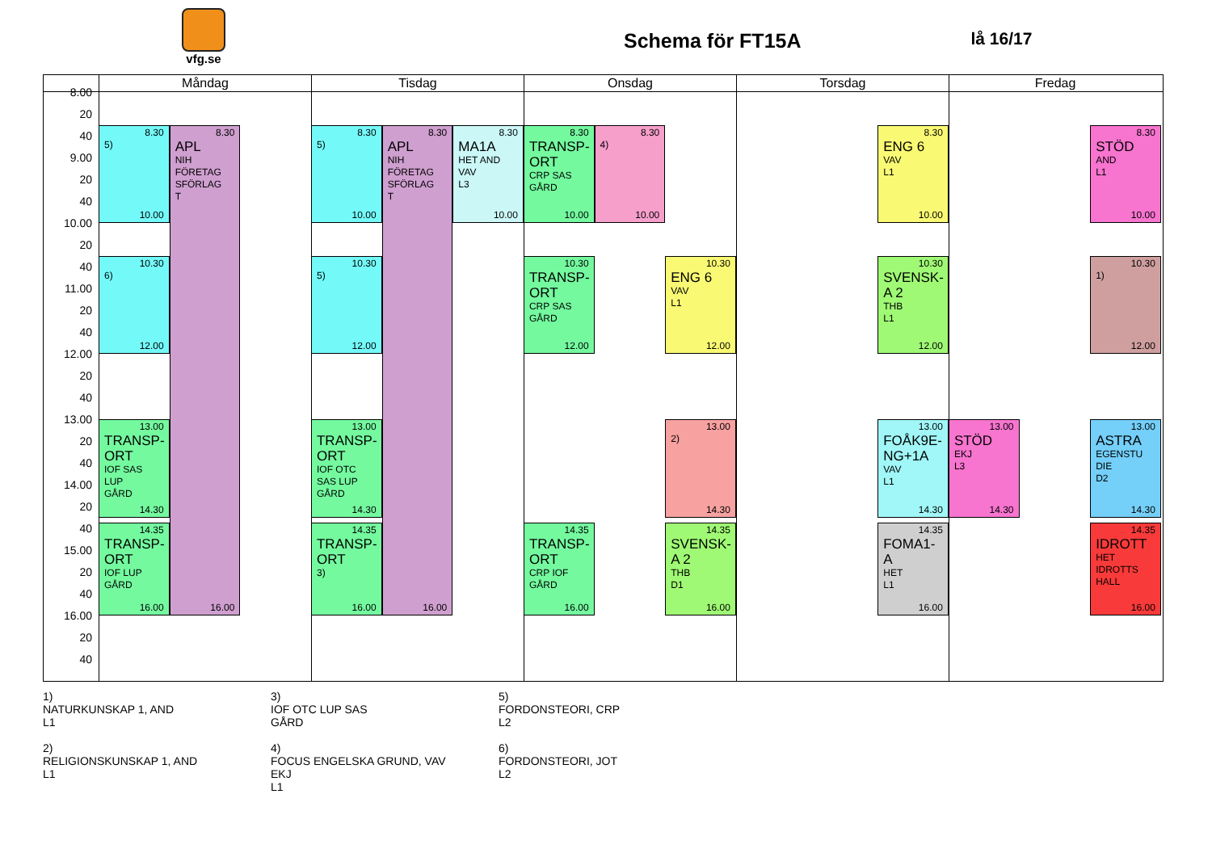vfg.se
Schema för FT15A
lå 16/17
Måndag
Tisdag
Onsdag
Torsdag
Fredag
8.00
20
40
9.00
20
40
10.00
20
40
11.00
20
40
12.00
20
40
13.00
20
40
14.00
20
40
15.00
20
40
16.00
20
40
8.30
5)
10.00
8.30
APL
NIH
FÖRETAG
SFÖRLAG
T
16.00
10.30
6)
12.00
13.00
TRANSP-
ORT
IOF SAS
LUP
GÅRD
14.30
14.35
TRANSP-
ORT
IOF LUP
GÅRD
16.00
8.30
5)
10.00
8.30
APL
NIH
FÖRETAG
SFÖRLAG
T
16.00
8.30
MA1A
HET AND
VAV
L3
10.00
10.30
5)
12.00
13.00
TRANSP-
ORT
IOF OTC
SAS LUP
GÅRD
14.30
14.35
TRANSP-
ORT
3)
16.00
8.30
TRANSP-
ORT
CRP SAS
GÅRD
10.00
8.30
4)
10.00
10.30
TRANSP-
ORT
CRP SAS
GÅRD
12.00
10.30
ENG 6
VAV
L1
12.00
13.00
2)
14.30
14.35
TRANSP-
ORT
CRP IOF
GÅRD
16.00
14.35
SVENSK-
A 2
THB
D1
16.00
8.30
ENG 6
VAV
L1
10.00
10.30
SVENSK-
A 2
THB
L1
12.00
13.00
FOÅK9E-
NG+1A
VAV
L1
14.30
14.35
FOMA1-
A
HET
L1
16.00
8.30
STÖD
AND
L1
10.00
10.30
1)
12.00
13.00
STÖD
EKJ
L3
14.30
13.00
ASTRA
EGENSTU
DIE
D2
14.30
14.35
IDROTT
HET
IDROTTS
HALL
16.00
1)
NATURKUNSKAP 1, AND
L1
2)
RELIGIONSKUNSKAP 1, AND
L1
3)
IOF OTC LUP SAS
GÅRD
4)
FOCUS ENGELSKA GRUND, VAV
EKJ
L1
5)
FORDONSTEORI, CRP
L2
6)
FORDONSTEORI, JOT
L2